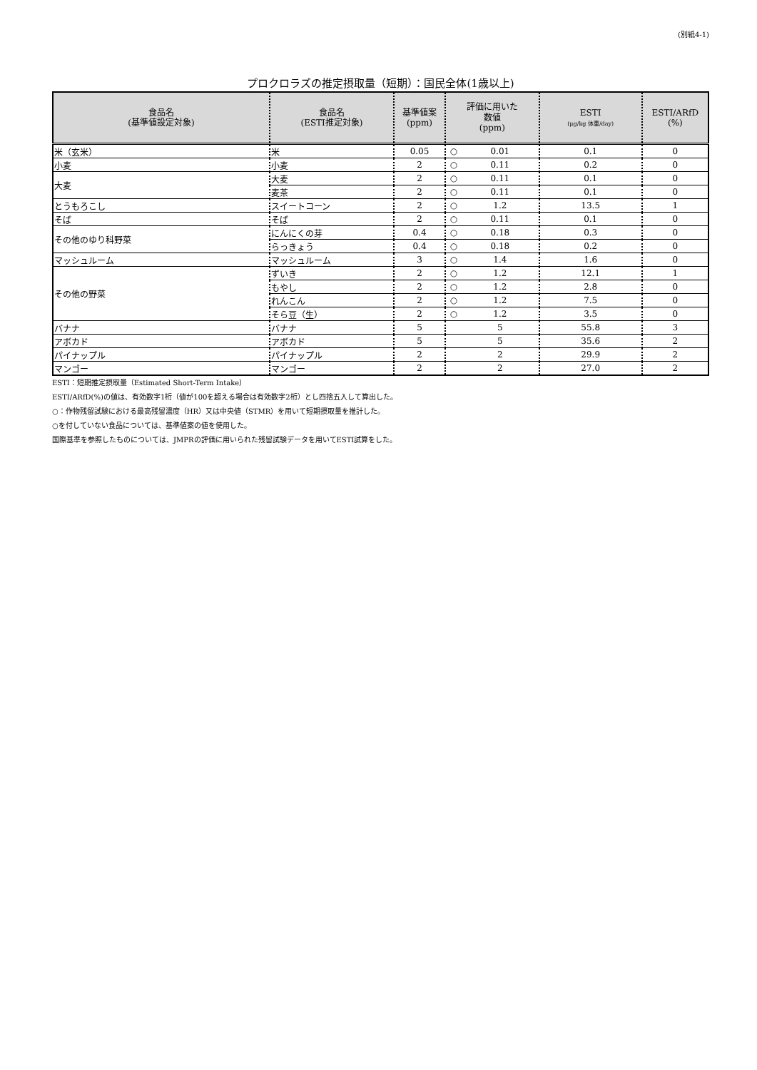(別紙4-1)
プロクロラズの推定摂取量（短期）：国民全体(1歳以上)
| 食品名 (基準値設定対象) | 食品名 (ESTI推定対象) | 基準値案 (ppm) | 評価に用いた 数値 (ppm) | | ESTI (μg/kg 体重/day) | ESTI/ARfD (%) |
| --- | --- | --- | --- | --- | --- | --- |
| 米（玄米） | 米 | 0.05 | ○ | 0.01 | 0.1 | 0 |
| 小麦 | 小麦 | 2 | ○ | 0.11 | 0.2 | 0 |
| 大麦 | 大麦 | 2 | ○ | 0.11 | 0.1 | 0 |
| | 麦茶 | 2 | ○ | 0.11 | 0.1 | 0 |
| とうもろこし | スイートコーン | 2 | ○ | 1.2 | 13.5 | 1 |
| そば | そば | 2 | ○ | 0.11 | 0.1 | 0 |
| その他のゆり科野菜 | にんにくの芽 | 0.4 | ○ | 0.18 | 0.3 | 0 |
| | らっきょう | 0.4 | ○ | 0.18 | 0.2 | 0 |
| マッシュルーム | マッシュルーム | 3 | ○ | 1.4 | 1.6 | 0 |
| その他の野菜 | ずいき | 2 | ○ | 1.2 | 12.1 | 1 |
| | もやし | 2 | ○ | 1.2 | 2.8 | 0 |
| | れんこん | 2 | ○ | 1.2 | 7.5 | 0 |
| | そら豆（生） | 2 | ○ | 1.2 | 3.5 | 0 |
| バナナ | バナナ | 5 | | 5 | 55.8 | 3 |
| アボカド | アボカド | 5 | | 5 | 35.6 | 2 |
| パイナップル | パイナップル | 2 | | 2 | 29.9 | 2 |
| マンゴー | マンゴー | 2 | | 2 | 27.0 | 2 |
ESTI：短期推定摂取量（Estimated Short-Term Intake）
ESTI/ARfD(%)の値は、有効数字1桁（値が100を超える場合は有効数字2桁）とし四捨五入して算出した。
○：作物残留試験における最高残留濃度（HR）又は中央値（STMR）を用いて短期摂取量を推計した。
○を付していない食品については、基準値案の値を使用した。
国際基準を参照したものについては、JMPRの評価に用いられた残留試験データを用いてESTI試算をした。